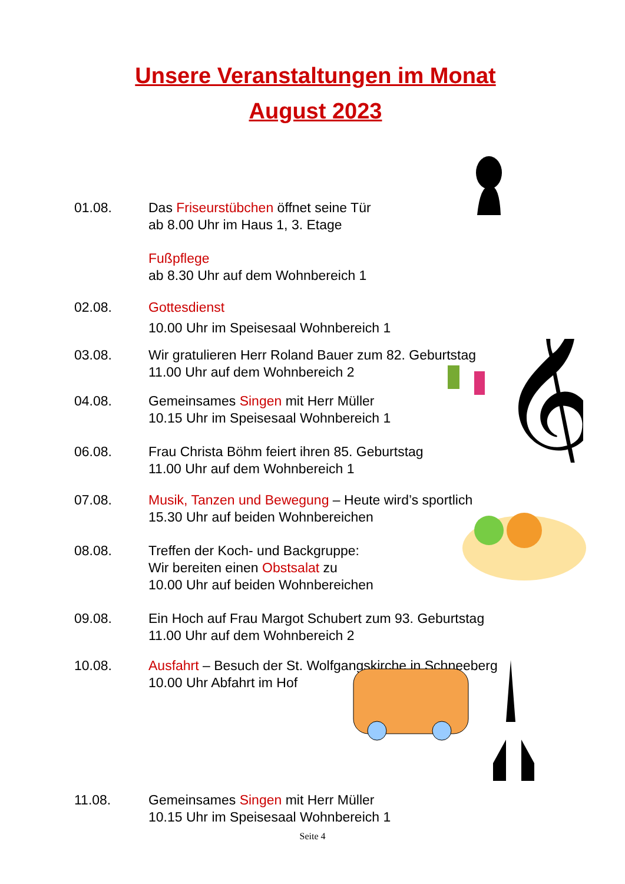Unsere Veranstaltungen im Monat
August 2023
01.08. Das Friseurstübchen öffnet seine Tür
ab 8.00 Uhr im Haus 1, 3. Etage
Fußpflege
ab 8.30 Uhr auf dem Wohnbereich 1
02.08. Gottesdienst
10.00 Uhr im Speisesaal Wohnbereich 1
03.08. Wir gratulieren Herr Roland Bauer zum 82. Geburtstag
11.00 Uhr auf dem Wohnbereich 2
04.08. Gemeinsames Singen mit Herr Müller
10.15 Uhr im Speisesaal Wohnbereich 1
06.08. Frau Christa Böhm feiert ihren 85. Geburtstag
11.00 Uhr auf dem Wohnbereich 1
07.08. Musik, Tanzen und Bewegung – Heute wird’s sportlich
15.30 Uhr auf beiden Wohnbereichen
08.08. Treffen der Koch- und Backgruppe:
Wir bereiten einen Obstsalat zu
10.00 Uhr auf beiden Wohnbereichen
09.08. Ein Hoch auf Frau Margot Schubert zum 93. Geburtstag
11.00 Uhr auf dem Wohnbereich 2
10.08. Ausfahrt – Besuch der St. Wolfgangskirche in Schneeberg
10.00 Uhr Abfahrt im Hof
11.08. Gemeinsames Singen mit Herr Müller
10.15 Uhr im Speisesaal Wohnbereich 1
𝄞
Seite 4